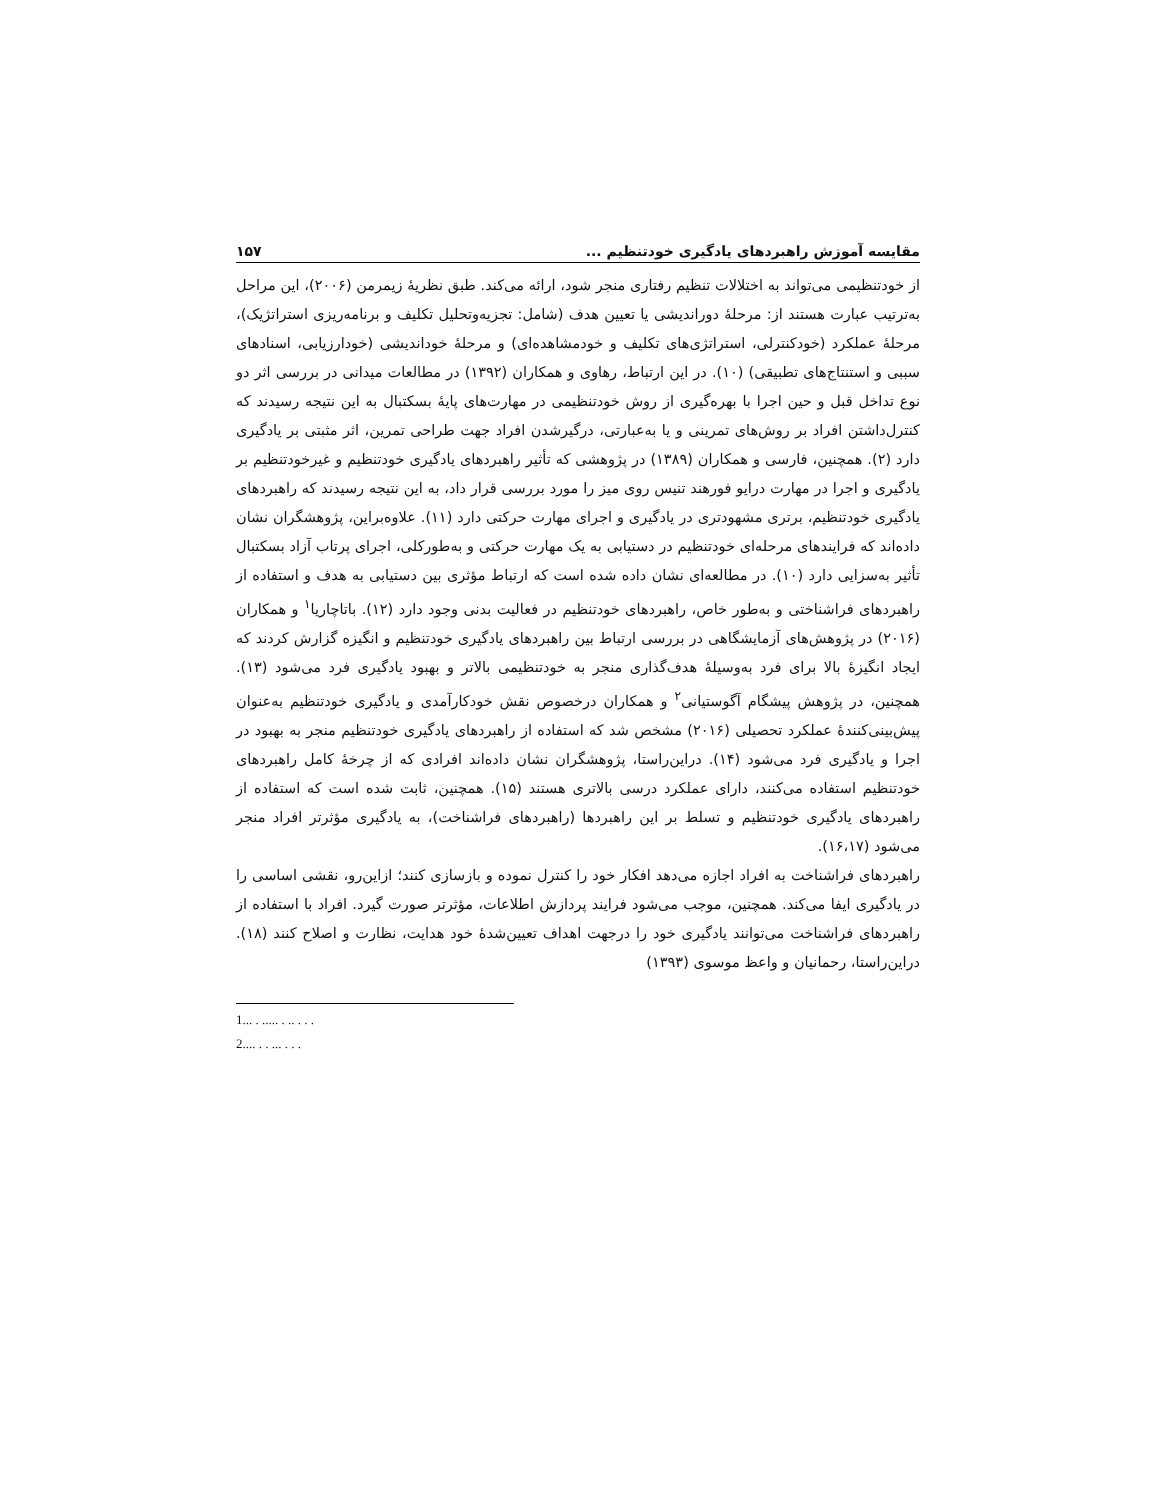مقایسه آموزش راهبردهای یادگیری خودتنظیم ... ۱۵۷
از خودتنظیمی می‌تواند به اختلالات تنظیم رفتاری منجر شود، ارائه می‌کند. طبق نظریهٔ زیمرمن (۲۰۰۶)، این مراحل به‌ترتیب عبارت هستند از: مرحلهٔ دوراندیشی یا تعیین هدف (شامل: تجزیه‌وتحلیل تکلیف و برنامه‌ریزی استراتژیک)، مرحلهٔ عملکرد (خودکنترلی، استراتژی‌های تکلیف و خودمشاهده‌ای) و مرحلهٔ خوداندیشی (خودارزیابی، اسنادهای سببی و استنتاج‌های تطبیقی) (۱۰). در این ارتباط، رهاوی و همکاران (۱۳۹۲) در مطالعات میدانی در بررسی اثر دو نوع تداخل قبل و حین اجرا با بهره‌گیری از روش خودتنظیمی در مهارت‌های پایهٔ بسکتبال به این نتیجه رسیدند که کنترل‌داشتن افراد بر روش‌های تمرینی و یا به‌عبارتی، درگیرشدن افراد جهت طراحی تمرین، اثر مثبتی بر یادگیری دارد (۲). همچنین، فارسی و همکاران (۱۳۸۹) در پژوهشی که تأثیر راهبردهای یادگیری خودتنظیم و غیرخودتنظیم بر یادگیری و اجرا در مهارت درایو فورهند تنیس روی میز را مورد بررسی قرار داد، به این نتیجه رسیدند که راهبردهای یادگیری خودتنظیم، برتری مشهودتری در یادگیری و اجرای مهارت حرکتی دارد (۱۱). علاوه‌براین، پژوهشگران نشان داده‌اند که فرایندهای مرحله‌ای خودتنظیم در دستیابی به یک مهارت حرکتی و به‌طورکلی، اجرای پرتاب آزاد بسکتبال تأثیر به‌سزایی دارد (۱۰). در مطالعه‌ای نشان داده شده است که ارتباط مؤثری بین دستیابی به هدف و استفاده از راهبردهای فراشناختی و به‌طور خاص، راهبردهای خودتنظیم در فعالیت بدنی وجود دارد (۱۲). باتاچاریا<sup>۱</sup> و همکاران (۲۰۱۶) در پژوهش‌های آزمایشگاهی در بررسی ارتباط بین راهبردهای یادگیری خودتنظیم و انگیزه گزارش کردند که ایجاد انگیزهٔ بالا برای فرد به‌وسیلهٔ هدف‌گذاری منجر به خودتنظیمی بالاتر و بهبود یادگیری فرد می‌شود (۱۳). همچنین، در پژوهش پیشگام آگوستیانی<sup>۲</sup> و همکاران درخصوص نقش خودکارآمدی و یادگیری خودتنظیم به‌عنوان پیش‌بینی‌کنندهٔ عملکرد تحصیلی (۲۰۱۶) مشخص شد که استفاده از راهبردهای یادگیری خودتنظیم منجر به بهبود در اجرا و یادگیری فرد می‌شود (۱۴). دراین‌راستا، پژوهشگران نشان داده‌اند افرادی که از چرخهٔ کامل راهبردهای خودتنظیم استفاده می‌کنند، دارای عملکرد درسی بالاتری هستند (۱۵). همچنین، ثابت شده است که استفاده از راهبردهای یادگیری خودتنظیم و تسلط بر این راهبردها (راهبردهای فراشناخت)، به یادگیری مؤثرتر افراد منجر می‌شود (۱۶،۱۷).
راهبردهای فراشناخت به افراد اجازه می‌دهد افکار خود را کنترل نموده و بازسازی کنند؛ ازاین‌رو، نقشی اساسی را در یادگیری ایفا می‌کند. همچنین، موجب می‌شود فرایند پردازش اطلاعات، مؤثرتر صورت گیرد. افراد با استفاده از راهبردهای فراشناخت می‌توانند یادگیری خود را درجهت اهداف تعیین‌شدهٔ خود هدایت، نظارت و اصلاح کنند (۱۸). دراین‌راستا، رحمانیان و واعظ موسوی (۱۳۹۳)
1... . ..... . .. . . .
2.... . . ... . . .